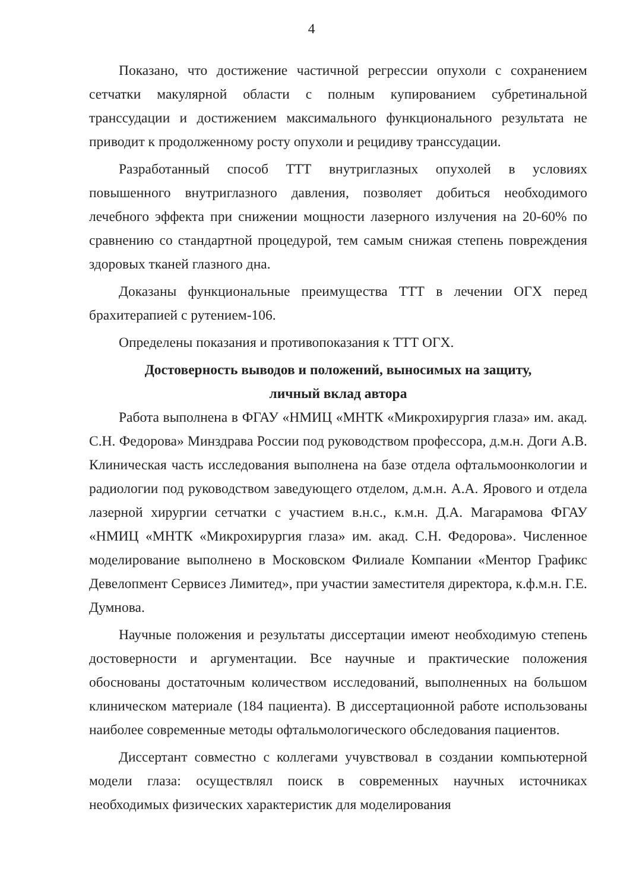4
Показано, что достижение частичной регрессии опухоли с сохранением сетчатки макулярной области с полным купированием субретинальной транссудации и достижением максимального функционального результата не приводит к продолженному росту опухоли и рецидиву транссудации.
Разработанный способ ТТТ внутриглазных опухолей в условиях повышенного внутриглазного давления, позволяет добиться необходимого лечебного эффекта при снижении мощности лазерного излучения на 20-60% по сравнению со стандартной процедурой, тем самым снижая степень повреждения здоровых тканей глазного дна.
Доказаны функциональные преимущества ТТТ в лечении ОГХ перед брахитерапией с рутением-106.
Определены показания и противопоказания к ТТТ ОГХ.
Достоверность выводов и положений, выносимых на защиту,
личный вклад автора
Работа выполнена в ФГАУ «НМИЦ «МНТК «Микрохирургия глаза» им. акад. С.Н. Федорова» Минздрава России под руководством профессора, д.м.н. Доги А.В. Клиническая часть исследования выполнена на базе отдела офтальмоонкологии и радиологии под руководством заведующего отделом, д.м.н. А.А. Ярового и отдела лазерной хирургии сетчатки с участием в.н.с., к.м.н. Д.А. Магарамова ФГАУ «НМИЦ «МНТК «Микрохирургия глаза» им. акад. С.Н. Федорова». Численное моделирование выполнено в Московском Филиале Компании «Ментор Графикс Девелопмент Сервисез Лимитед», при участии заместителя директора, к.ф.м.н. Г.Е. Думнова.
Научные положения и результаты диссертации имеют необходимую степень достоверности и аргументации. Все научные и практические положения обоснованы достаточным количеством исследований, выполненных на большом клиническом материале (184 пациента). В диссертационной работе использованы наиболее современные методы офтальмологического обследования пациентов.
Диссертант совместно с коллегами учувствовал в создании компьютерной модели глаза: осуществлял поиск в современных научных источниках необходимых физических характеристик для моделирования